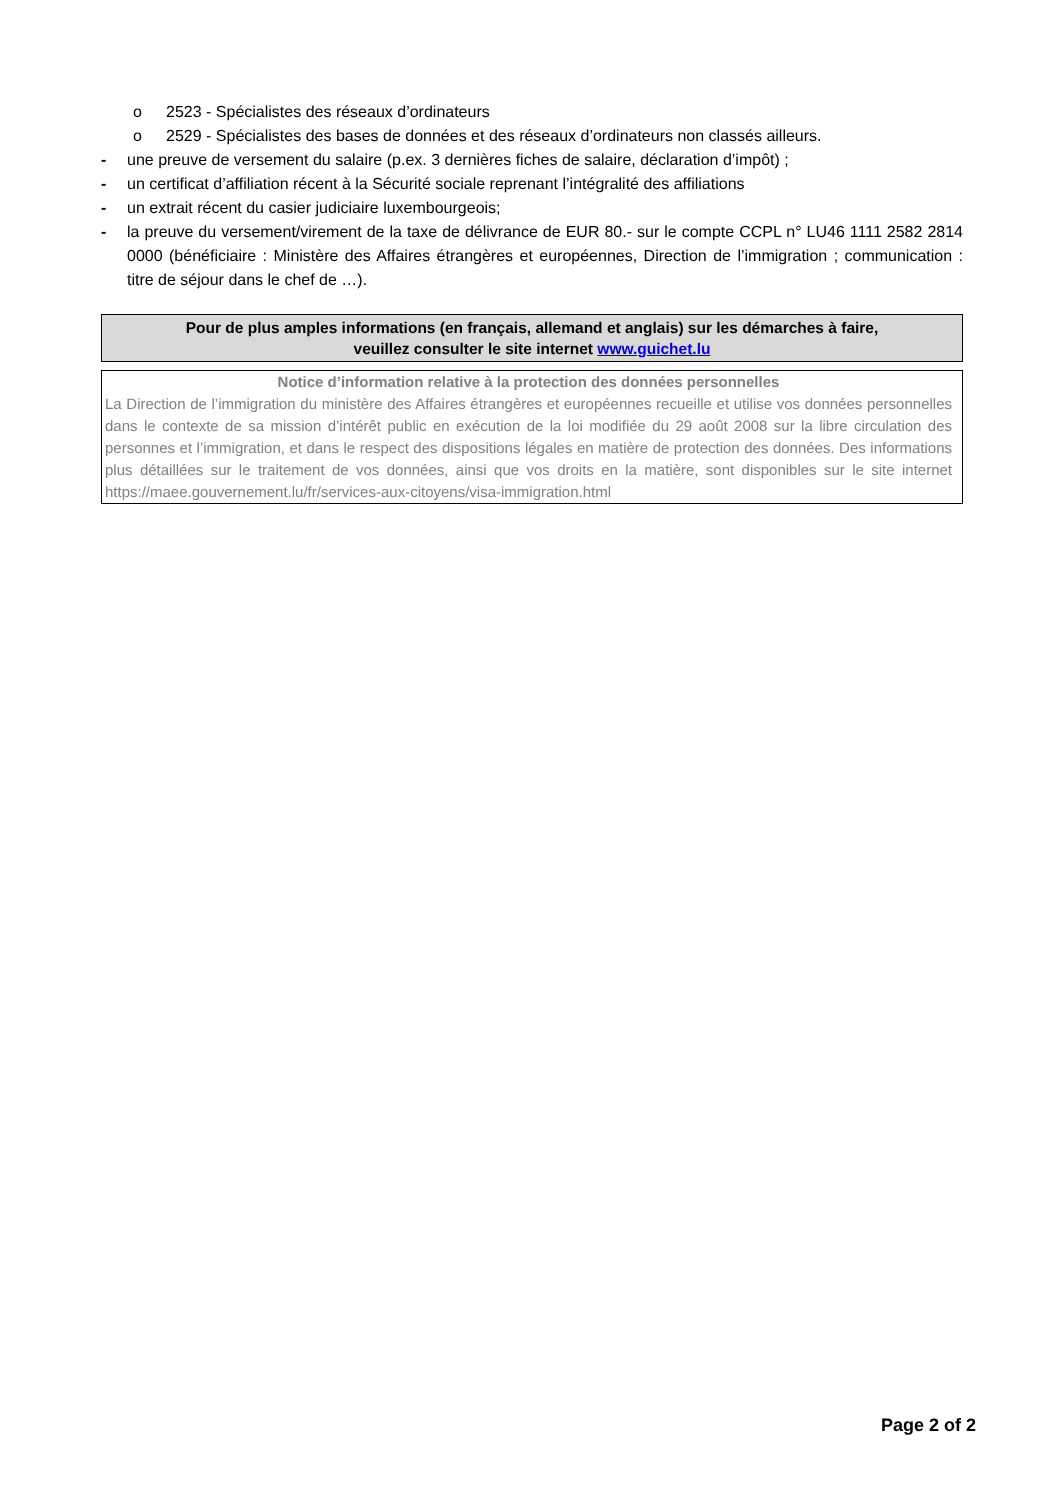o 2523 - Spécialistes des réseaux d’ordinateurs
o 2529 - Spécialistes des bases de données et des réseaux d’ordinateurs non classés ailleurs.
- une preuve de versement du salaire (p.ex. 3 dernières fiches de salaire, déclaration d’impôt) ;
- un certificat d’affiliation récent à la Sécurité sociale reprenant l’intégralité des affiliations
- un extrait récent du casier judiciaire luxembourgeois;
- la preuve du versement/virement de la taxe de délivrance de EUR 80.- sur le compte CCPL n° LU46 1111 2582 2814 0000 (bénéficiaire : Ministère des Affaires étrangères et européennes, Direction de l’immigration ; communication : titre de séjour dans le chef de …).
Pour de plus amples informations (en français, allemand et anglais) sur les démarches à faire,
veuillez consulter le site internet www.guichet.lu
Notice d’information relative à la protection des données personnelles
La Direction de l’immigration du ministère des Affaires étrangères et européennes recueille et utilise vos données personnelles dans le contexte de sa mission d’intérêt public en exécution de la loi modifiée du 29 août 2008 sur la libre circulation des personnes et l’immigration, et dans le respect des dispositions légales en matière de protection des données. Des informations plus détaillées sur le traitement de vos données, ainsi que vos droits en la matière, sont disponibles sur le site internet https://maee.gouvernement.lu/fr/services-aux-citoyens/visa-immigration.html
Page 2 of 2